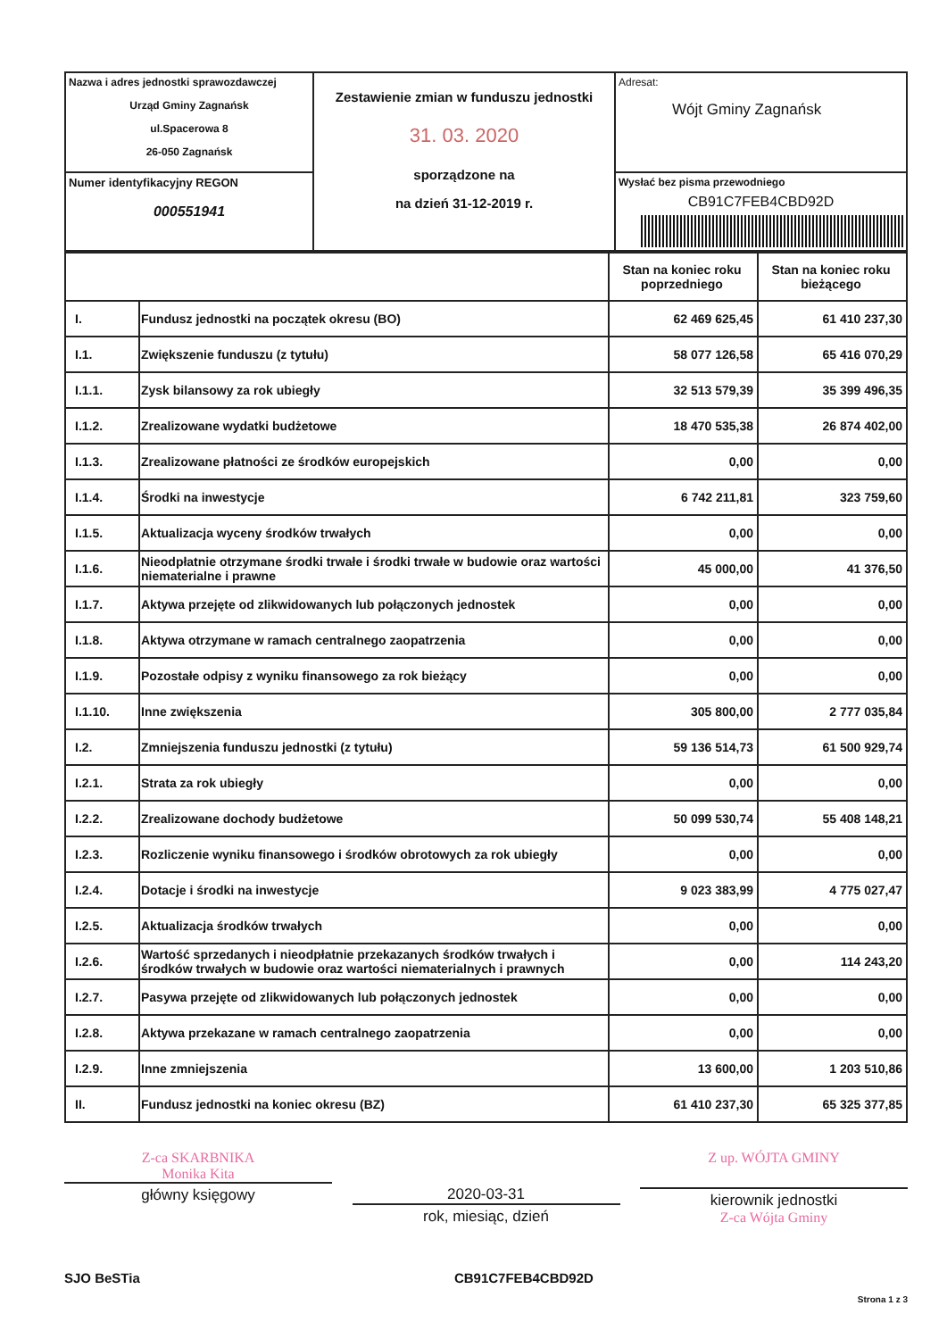| Nazwa i adres jednostki sprawozdawczej Urząd Gminy Zagnańsk ul.Spacerowa 8 26-050 Zagnańsk | Zestawienie zmian w funduszu jednostki 31. 03. 2020 sporządzone na na dzień 31-12-2019 r. | Adresat: Wójt Gminy Zagnańsk |
| Numer identyfikacyjny REGON 000551941 | | Wysłać bez pisma przewodniego CB91C7FEB4CBD92D |
| | | Stan na koniec roku poprzedniego | Stan na koniec roku bieżącego |
| I. | Fundusz jednostki na początek okresu (BO) | 62 469 625,45 | 61 410 237,30 |
| I.1. | Zwiększenie funduszu (z tytułu) | 58 077 126,58 | 65 416 070,29 |
| I.1.1. | Zysk bilansowy za rok ubiegły | 32 513 579,39 | 35 399 496,35 |
| I.1.2. | Zrealizowane wydatki budżetowe | 18 470 535,38 | 26 874 402,00 |
| I.1.3. | Zrealizowane płatności ze środków europejskich | 0,00 | 0,00 |
| I.1.4. | Środki na inwestycje | 6 742 211,81 | 323 759,60 |
| I.1.5. | Aktualizacja wyceny środków trwałych | 0,00 | 0,00 |
| I.1.6. | Nieodpłatnie otrzymane środki trwałe i środki trwałe w budowie oraz wartości niematerialne i prawne | 45 000,00 | 41 376,50 |
| I.1.7. | Aktywa przejęte od zlikwidowanych lub połączonych jednostek | 0,00 | 0,00 |
| I.1.8. | Aktywa otrzymane w ramach centralnego zaopatrzenia | 0,00 | 0,00 |
| I.1.9. | Pozostałe odpisy z wyniku finansowego za rok bieżący | 0,00 | 0,00 |
| I.1.10. | Inne zwiększenia | 305 800,00 | 2 777 035,84 |
| I.2. | Zmniejszenia funduszu jednostki (z tytułu) | 59 136 514,73 | 61 500 929,74 |
| I.2.1. | Strata za rok ubiegły | 0,00 | 0,00 |
| I.2.2. | Zrealizowane dochody budżetowe | 50 099 530,74 | 55 408 148,21 |
| I.2.3. | Rozliczenie wyniku finansowego i środków obrotowych za rok ubiegły | 0,00 | 0,00 |
| I.2.4. | Dotacje i środki na inwestycje | 9 023 383,99 | 4 775 027,47 |
| I.2.5. | Aktualizacja środków trwałych | 0,00 | 0,00 |
| I.2.6. | Wartość sprzedanych i nieodpłatnie przekazanych środków trwałych i środków trwałych w budowie oraz wartości niematerialnych i prawnych | 0,00 | 114 243,20 |
| I.2.7. | Pasywa przejęte od zlikwidowanych lub połączonych jednostek | 0,00 | 0,00 |
| I.2.8. | Aktywa przekazane w ramach centralnego zaopatrzenia | 0,00 | 0,00 |
| I.2.9. | Inne zmniejszenia | 13 600,00 | 1 203 510,86 |
| II. | Fundusz jednostki na koniec okresu (BZ) | 61 410 237,30 | 65 325 377,85 |
Z-ca SKARBNIKA
Monika Kita
główny księgowy
2020-03-31
rok, miesiąc, dzień
Z up. WÓJTA GMINY
kierownik jednostki
Z-ca Wójta Gminy
SJO BeSTia CB91C7FEB4CBD92D
Strona 1 z 3